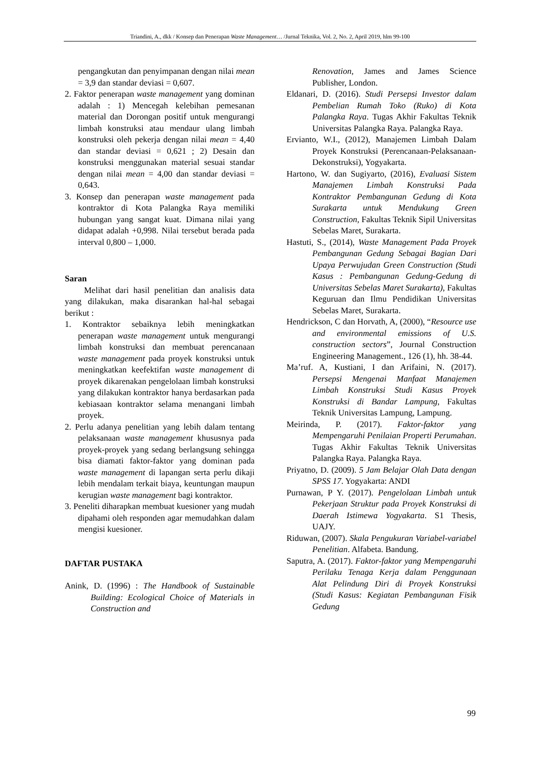Triandini, A., dkk / Konsep dan Penerapan Waste Management… /Jurnal Teknika, Vol. 2, No. 2, April 2019, hlm 99-100
pengangkutan dan penyimpanan dengan nilai mean = 3,9 dan standar deviasi = 0,607.
2. Faktor penerapan waste management yang dominan adalah : 1) Mencegah kelebihan pemesanan material dan Dorongan positif untuk mengurangi limbah konstruksi atau mendaur ulang limbah konstruksi oleh pekerja dengan nilai mean = 4,40 dan standar deviasi = 0,621 ; 2) Desain dan konstruksi menggunakan material sesuai standar dengan nilai mean = 4,00 dan standar deviasi = 0,643.
3. Konsep dan penerapan waste management pada kontraktor di Kota Palangka Raya memiliki hubungan yang sangat kuat. Dimana nilai yang didapat adalah +0,998. Nilai tersebut berada pada interval 0,800 – 1,000.
Saran
Melihat dari hasil penelitian dan analisis data yang dilakukan, maka disarankan hal-hal sebagai berikut :
1. Kontraktor sebaiknya lebih meningkatkan penerapan waste management untuk mengurangi limbah konstruksi dan membuat perencanaan waste management pada proyek konstruksi untuk meningkatkan keefektifan waste management di proyek dikarenakan pengelolaan limbah konstruksi yang dilakukan kontraktor hanya berdasarkan pada kebiasaan kontraktor selama menangani limbah proyek.
2. Perlu adanya penelitian yang lebih dalam tentang pelaksanaan waste management khususnya pada proyek-proyek yang sedang berlangsung sehingga bisa diamati faktor-faktor yang dominan pada waste management di lapangan serta perlu dikaji lebih mendalam terkait biaya, keuntungan maupun kerugian waste management bagi kontraktor.
3. Peneliti diharapkan membuat kuesioner yang mudah dipahami oleh responden agar memudahkan dalam mengisi kuesioner.
DAFTAR PUSTAKA
Anink, D. (1996) : The Handbook of Sustainable Building: Ecological Choice of Materials in Construction and
Renovation, James and James Science Publisher, London.
Eldanari, D. (2016). Studi Persepsi Investor dalam Pembelian Rumah Toko (Ruko) di Kota Palangka Raya. Tugas Akhir Fakultas Teknik Universitas Palangka Raya. Palangka Raya.
Ervianto, W.I., (2012), Manajemen Limbah Dalam Proyek Konstruksi (Perencanaan-Pelaksanaan-Dekonstruksi), Yogyakarta.
Hartono, W. dan Sugiyarto, (2016), Evaluasi Sistem Manajemen Limbah Konstruksi Pada Kontraktor Pembangunan Gedung di Kota Surakarta untuk Mendukung Green Construction, Fakultas Teknik Sipil Universitas Sebelas Maret, Surakarta.
Hastuti, S., (2014), Waste Management Pada Proyek Pembangunan Gedung Sebagai Bagian Dari Upaya Perwujudan Green Construction (Studi Kasus : Pembangunan Gedung-Gedung di Universitas Sebelas Maret Surakarta), Fakultas Keguruan dan Ilmu Pendidikan Universitas Sebelas Maret, Surakarta.
Hendrickson, C dan Horvath, A, (2000), “Resource use and environmental emissions of U.S. construction sectors”, Journal Construction Engineering Management., 126 (1), hh. 38-44.
Ma’ruf. A, Kustiani, I dan Arifaini, N. (2017). Persepsi Mengenai Manfaat Manajemen Limbah Konstruksi Studi Kasus Proyek Konstruksi di Bandar Lampung, Fakultas Teknik Universitas Lampung, Lampung.
Meirinda, P. (2017). Faktor-faktor yang Mempengaruhi Penilaian Properti Perumahan. Tugas Akhir Fakultas Teknik Universitas Palangka Raya. Palangka Raya.
Priyatno, D. (2009). 5 Jam Belajar Olah Data dengan SPSS 17. Yogyakarta: ANDI
Purnawan, P Y. (2017). Pengelolaan Limbah untuk Pekerjaan Struktur pada Proyek Konstruksi di Daerah Istimewa Yogyakarta. S1 Thesis, UAJY.
Riduwan, (2007). Skala Pengukuran Variabel-variabel Penelitian. Alfabeta. Bandung.
Saputra, A. (2017). Faktor-faktor yang Mempengaruhi Perilaku Tenaga Kerja dalam Penggunaan Alat Pelindung Diri di Proyek Konstruksi (Studi Kasus: Kegiatan Pembangunan Fisik Gedung
99